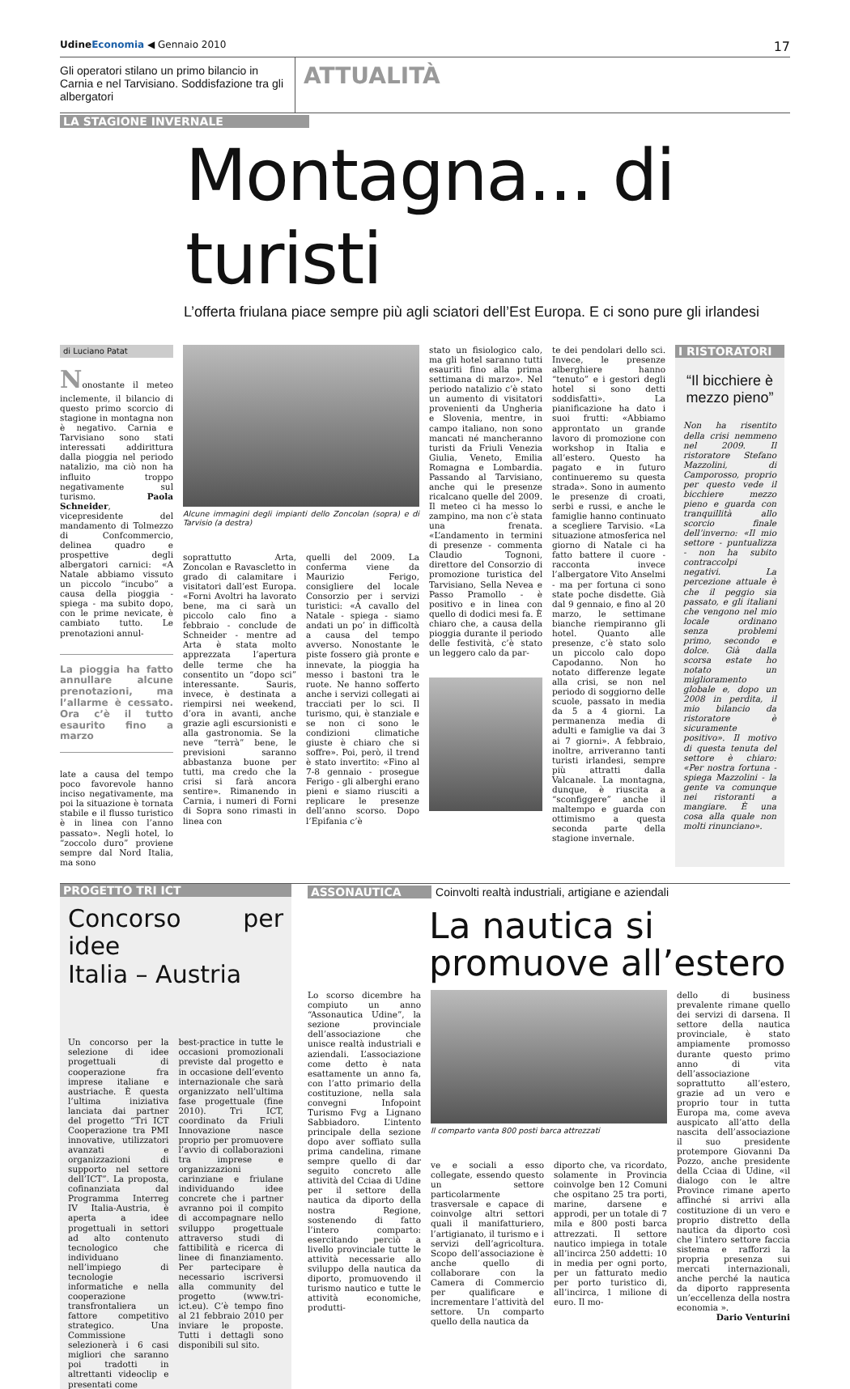Udine Economia ◀ Gennaio 2010 17
Gli operatori stilano un primo bilancio in Carnia e nel Tarvisiano. Soddisfazione tra gli albergatori
ATTUALITÀ
LA STAGIONE INVERNALE
Montagna... di turisti
L’offerta friulana piace sempre più agli sciatori dell’Est Europa. E ci sono pure gli irlandesi
di Luciano Patat
Nonostante il meteo inclemente, il bilancio di questo primo scorcio di stagione in montagna non è negativo. Carnia e Tarvisiano sono stati interessati addirittura dalla pioggia nel periodo natalizio, ma ciò non ha influito troppo negativamente sul turismo. Paola Schneider, vicepresidente del mandamento di Tolmezzo di Confcommercio, delinea quadro e prospettive degli albergatori carnici: «A Natale abbiamo vissuto un piccolo “incubo” a causa della pioggia - spiega - ma subito dopo, con le prime nevicate, è cambiato tutto. Le prenotazioni annul-
La pioggia ha fatto annullare alcune prenotazioni, ma l’allarme è cessato. Ora c’è il tutto esaurito fino a marzo
late a causa del tempo poco favorevole hanno inciso negativamente, ma poi la situazione è tornata stabile e il flusso turistico è in linea con l’anno passato». Negli hotel, lo “zoccolo duro” proviene sempre dal Nord Italia, ma sono
Alcune immagini degli impianti dello Zoncolan (sopra) e di Tarvisio (a destra)
soprattutto Arta, Zoncolan e Ravascletto in grado di calamitare i visitatori dall’est Europa. «Forni Avoltri ha lavorato bene, ma ci sarà un piccolo calo fino a febbraio - conclude de Schneider - mentre ad Arta è stata molto apprezzata l’apertura delle terme che ha consentito un “dopo sci” interessante. Sauris, invece, è destinata a riempirsi nei weekend, d’ora in avanti, anche grazie agli escursionisti e alla gastronomia. Se la neve “terrà” bene, le previsioni saranno abbastanza buone per tutti, ma credo che la crisi si farà ancora sentire». Rimanendo in Carnia, i numeri di Forni di Sopra sono rimasti in linea con
quelli del 2009. La conferma viene da Maurizio Ferigo, consigliere del locale Consorzio per i servizi turistici: «A cavallo del Natale - spiega - siamo andati un po’ in difficoltà a causa del tempo avverso. Nonostante le piste fossero già pronte e innevate, la pioggia ha messo i bastoni tra le ruote. Ne hanno sofferto anche i servizi collegati ai tracciati per lo sci. Il turismo, qui, è stanziale e se non ci sono le condizioni climatiche giuste è chiaro che si soffre». Poi, però, il trend è stato invertito: «Fino al 7-8 gennaio - prosegue Ferigo - gli alberghi erano pieni e siamo riusciti a replicare le presenze dell’anno scorso. Dopo l’Epifania c’è
stato un fisiologico calo, ma gli hotel saranno tutti esauriti fino alla prima settimana di marzo». Nel periodo natalizio c’è stato un aumento di visitatori provenienti da Ungheria e Slovenia, mentre, in campo italiano, non sono mancati né mancheranno turisti da Friuli Venezia Giulia, Veneto, Emilia Romagna e Lombardia. Passando al Tarvisiano, anche qui le presenze ricalcano quelle del 2009. Il meteo ci ha messo lo zampino, ma non c’è stata una frenata. «L’andamento in termini di presenze - commenta Claudio Tognoni, direttore del Consorzio di promozione turistica del Tarvisiano, Sella Nevea e Passo Pramollo - è positivo e in linea con quello di dodici mesi fa. È chiaro che, a causa della pioggia durante il periodo delle festività, c’è stato un leggero calo da par-
te dei pendolari dello sci. Invece, le presenze alberghiere hanno “tenuto” e i gestori degli hotel si sono detti soddisfatti». La pianificazione ha dato i suoi frutti: «Abbiamo approntato un grande lavoro di promozione con workshop in Italia e all’estero. Questo ha pagato e in futuro continueremo su questa strada». Sono in aumento le presenze di croati, serbi e russi, e anche le famiglie hanno continuato a scegliere Tarvisio. «La situazione atmosferica nel giorno di Natale ci ha fatto battere il cuore - racconta invece l’albergatore Vito Anselmi - ma per fortuna ci sono state poche disdette. Già dal 9 gennaio, e fino al 20 marzo, le settimane bianche riempiranno gli hotel. Quanto alle presenze, c’è stato solo un piccolo calo dopo Capodanno. Non ho notato differenze legate alla crisi, se non nel periodo di soggiorno delle scuole, passato in media da 5 a 4 giorni. La permanenza media di adulti e famiglie va dai 3 ai 7 giorni». A febbraio, inoltre, arriveranno tanti turisti irlandesi, sempre più attratti dalla Valcanale. La montagna, dunque, è riuscita a “sconfiggere” anche il maltempo e guarda con ottimismo a questa seconda parte della stagione invernale.
I RISTORATORI
“Il bicchiere è mezzo pieno”
Non ha risentito della crisi nemmeno nel 2009. Il ristoratore Stefano Mazzolini, di Camporosso, proprio per questo vede il bicchiere mezzo pieno e guarda con tranquillità allo scorcio finale dell’inverno: «Il mio settore - puntualizza - non ha subito contraccolpi negativi. La percezione attuale è che il peggio sia passato, e gli italiani che vengono nel mio locale ordinano senza problemi primo, secondo e dolce. Già dalla scorsa estate ho notato un miglioramento globale e, dopo un 2008 in perdita, il mio bilancio da ristoratore è sicuramente positivo». Il motivo di questa tenuta del settore è chiaro: «Per nostra fortuna - spiega Mazzolini - la gente va comunque nei ristoranti a mangiare. È una cosa alla quale non molti rinunciano».
PROGETTO TRI ICT
Concorso per idee
Italia – Austria
Un concorso per la selezione di idee progettuali di cooperazione fra imprese italiane e austriache. È questa l’ultima iniziativa lanciata dai partner del progetto “Tri ICT Cooperazione tra PMI innovative, utilizzatori avanzati e organizzazioni di supporto nel settore dell’ICT”. La proposta, cofinanziata dal Programma Interreg IV Italia-Austria, è aperta a idee progettuali in settori ad alto contenuto tecnologico che individuano nell’impiego di tecnologie informatiche e nella cooperazione transfrontaliera un fattore competitivo strategico. Una Commissione selezionerà i 6 casi migliori che saranno poi tradotti in altrettanti videoclip e presentati come
best-practice in tutte le occasioni promozionali previste dal progetto e in occasione dell’evento internazionale che sarà organizzato nell’ultima fase progettuale (fine 2010). Tri ICT, coordinato da Friuli Innovazione nasce proprio per promuovere l’avvio di collaborazioni tra imprese e organizzazioni carinziane e friulane individuando idee concrete che i partner avranno poi il compito di accompagnare nello sviluppo progettuale attraverso studi di fattibilità e ricerca di linee di finanziamento. Per partecipare è necessario iscriversi alla community del progetto (www.tri-ict.eu). C’è tempo fino al 21 febbraio 2010 per inviare le proposte. Tutti i dettagli sono disponibili sul sito.
ASSONAUTICA Coinvolti realtà industriali, artigiane e aziendali
La nautica si promuove all’estero
Lo scorso dicembre ha compiuto un anno “Assonautica Udine”, la sezione provinciale dell’associazione che unisce realtà industriali e aziendali. L’associazione come detto è nata esattamente un anno fa, con l’atto primario della costituzione, nella sala convegni Infopoint Turismo Fvg a Lignano Sabbiadoro. L’intento principale della sezione dopo aver soffiato sulla prima candelina, rimane sempre quello di dar seguito concreto alle attività del Cciaa di Udine per il settore della nautica da diporto della nostra Regione, sostenendo di fatto l’intero comparto: esercitando perciò a livello provinciale tutte le attività necessarie allo sviluppo della nautica da diporto, promuovendo il turismo nautico e tutte le attività economiche, produtti-
Il comparto vanta 800 posti barca attrezzati
ve e sociali a esso collegate, essendo questo un settore particolarmente trasversale e capace di coinvolge altri settori quali il manifatturiero, l’artigianato, il turismo e i servizi dell’agricoltura. Scopo dell’associazione è anche quello di collaborare con la Camera di Commercio per qualificare e incrementare l’attività del settore. Un comparto quello della nautica da
diporto che, va ricordato, solamente in Provincia coinvolge ben 12 Comuni che ospitano 25 tra porti, marine, darsene e approdi, per un totale di 7 mila e 800 posti barca attrezzati. Il settore nautico impiega in totale all’incirca 250 addetti: 10 in media per ogni porto, per un fatturato medio per porto turistico di, all’incirca, 1 milione di euro. Il mo-
dello di business prevalente rimane quello dei servizi di darsena. Il settore della nautica provinciale, è stato ampiamente promosso durante questo primo anno di vita dell’associazione soprattutto all’estero, grazie ad un vero e proprio tour in tutta Europa ma, come aveva auspicato all’atto della nascita dell’associazione il suo presidente protempore Giovanni Da Pozzo, anche presidente della Cciaa di Udine, «il dialogo con le altre Province rimane aperto affinché si arrivi alla costituzione di un vero e proprio distretto della nautica da diporto così che l’intero settore faccia sistema e rafforzi la propria presenza sui mercati internazionali, anche perché la nautica da diporto rappresenta un’eccellenza della nostra economia ».
Dario Venturini